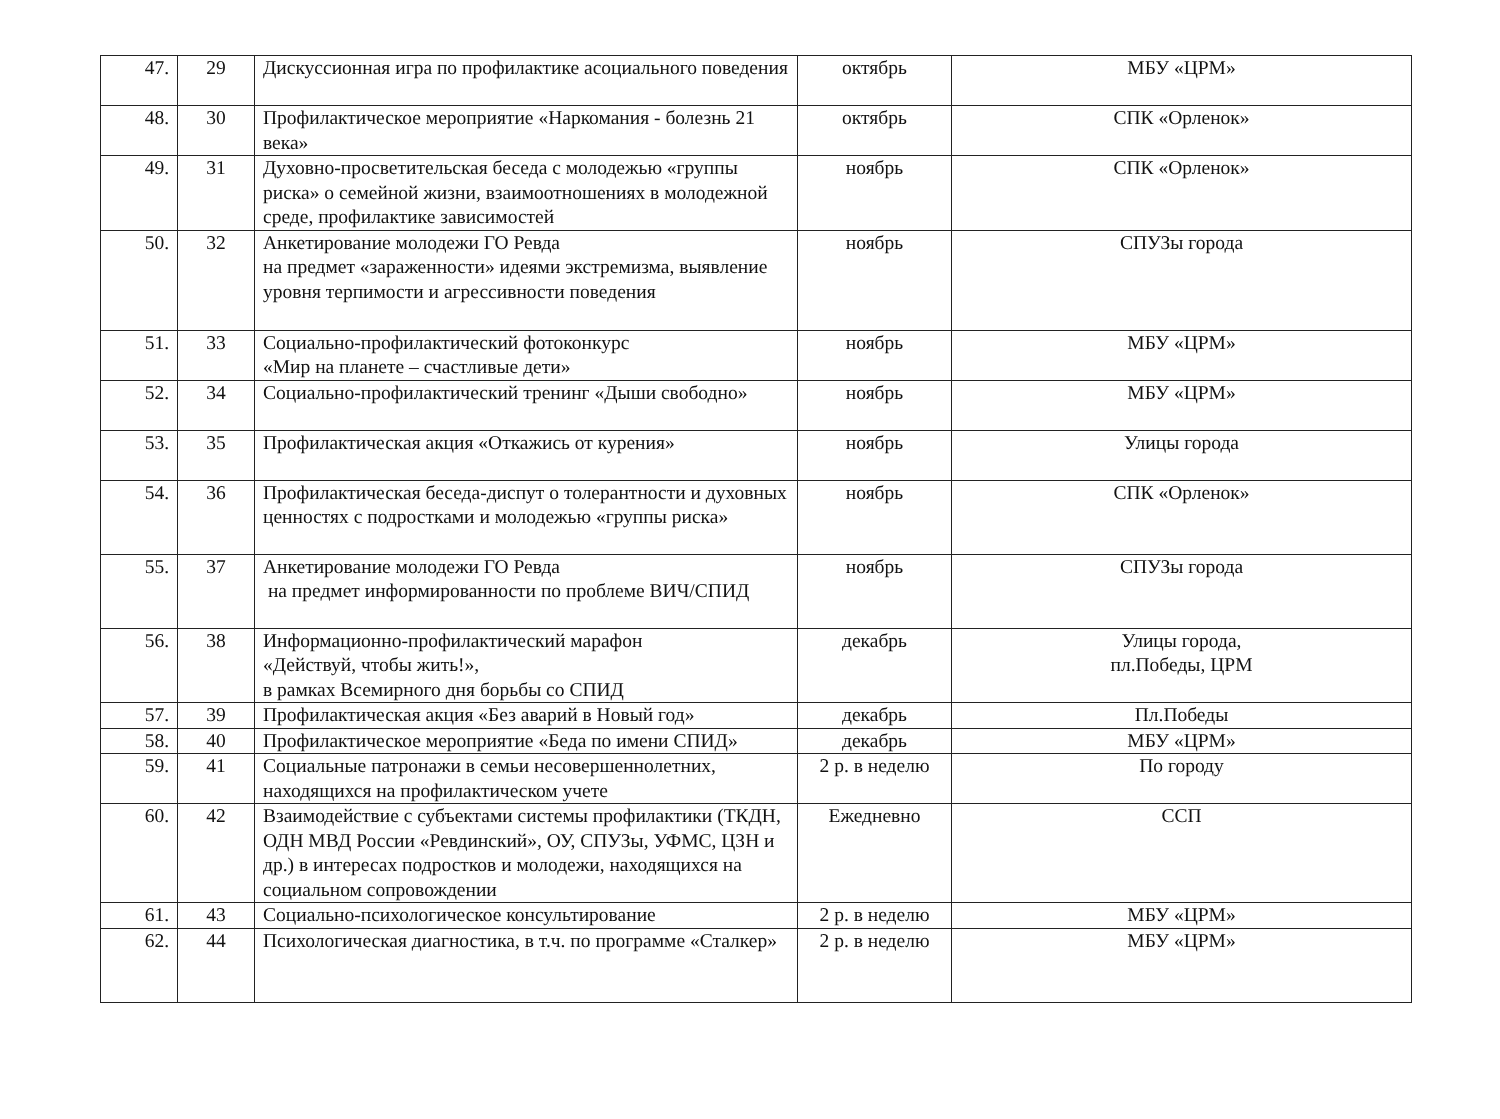| 47. | 29 | Дискуссионная игра по профилактике асоциального поведения | октябрь | МБУ «ЦРМ» |
| 48. | 30 | Профилактическое мероприятие «Наркомания - болезнь 21 века» | октябрь | СПК «Орленок» |
| 49. | 31 | Духовно-просветительская беседа с молодежью «группы риска» о семейной жизни, взаимоотношениях в молодежной среде, профилактике зависимостей | ноябрь | СПК «Орленок» |
| 50. | 32 | Анкетирование молодежи ГО Ревда на предмет «зараженности» идеями экстремизма, выявление уровня терпимости и агрессивности поведения | ноябрь | СПУЗы города |
| 51. | 33 | Социально-профилактический фотоконкурс «Мир на планете – счастливые дети» | ноябрь | МБУ «ЦРМ» |
| 52. | 34 | Социально-профилактический тренинг «Дыши свободно» | ноябрь | МБУ «ЦРМ» |
| 53. | 35 | Профилактическая акция «Откажись от курения» | ноябрь | Улицы города |
| 54. | 36 | Профилактическая беседа-диспут о толерантности и духовных ценностях с подростками и молодежью «группы риска» | ноябрь | СПК «Орленок» |
| 55. | 37 | Анкетирование молодежи ГО Ревда на предмет информированности по проблеме ВИЧ/СПИД | ноябрь | СПУЗы города |
| 56. | 38 | Информационно-профилактический марафон «Действуй, чтобы жить!», в рамках Всемирного дня борьбы со СПИД | декабрь | Улицы города, пл.Победы, ЦРМ |
| 57. | 39 | Профилактическая акция «Без аварий в Новый год» | декабрь | Пл.Победы |
| 58. | 40 | Профилактическое мероприятие «Беда по имени СПИД» | декабрь | МБУ «ЦРМ» |
| 59. | 41 | Социальные патронажи в семьи несовершеннолетних, находящихся на профилактическом учете | 2 р. в неделю | По городу |
| 60. | 42 | Взаимодействие с субъектами системы профилактики (ТКДН, ОДН МВД России «Ревдинский», ОУ, СПУЗы, УФМС, ЦЗН и др.) в интересах подростков и молодежи, находящихся на социальном сопровождении | Ежедневно | ССП |
| 61. | 43 | Социально-психологическое консультирование | 2 р. в неделю | МБУ «ЦРМ» |
| 62. | 44 | Психологическая диагностика, в т.ч. по программе «Сталкер» | 2 р. в неделю | МБУ «ЦРМ» |